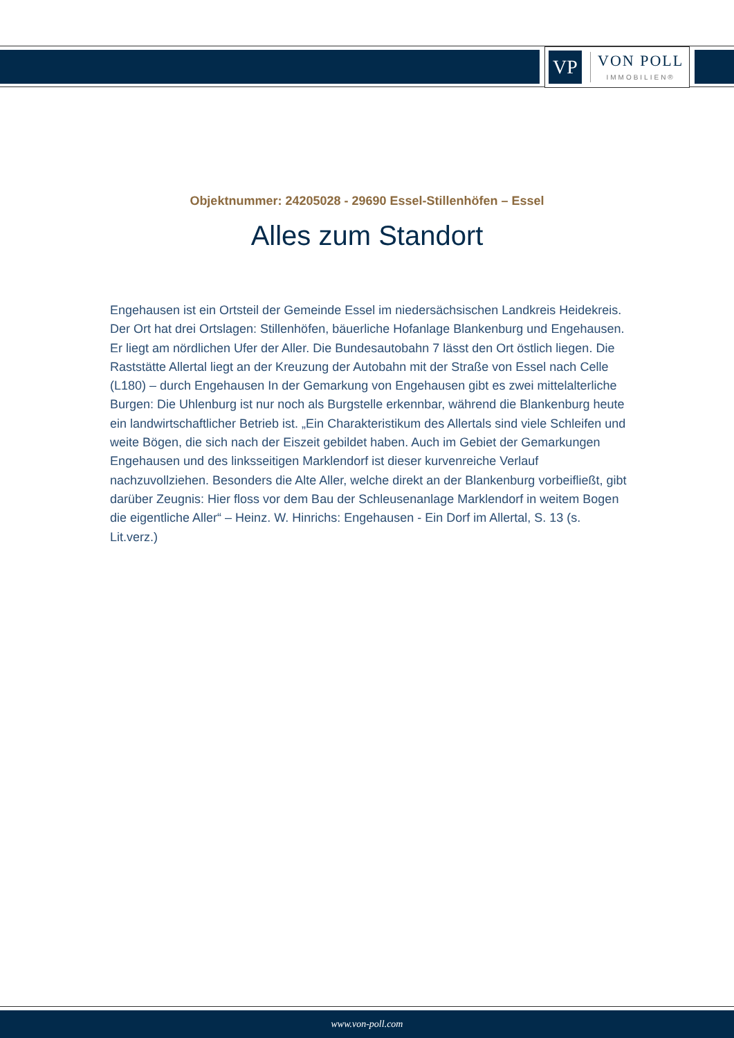VP
VON POLL
IMMOBILIEN®
Objektnummer: 24205028 - 29690 Essel-Stillenhöfen – Essel
Alles zum Standort
Engehausen ist ein Ortsteil der Gemeinde Essel im niedersächsischen Landkreis Heidekreis. Der Ort hat drei Ortslagen: Stillenhöfen, bäuerliche Hofanlage Blankenburg und Engehausen. Er liegt am nördlichen Ufer der Aller. Die Bundesautobahn 7 lässt den Ort östlich liegen. Die Raststätte Allertal liegt an der Kreuzung der Autobahn mit der Straße von Essel nach Celle (L180) – durch Engehausen In der Gemarkung von Engehausen gibt es zwei mittelalterliche Burgen: Die Uhlenburg ist nur noch als Burgstelle erkennbar, während die Blankenburg heute ein landwirtschaftlicher Betrieb ist. „Ein Charakteristikum des Allertals sind viele Schleifen und weite Bögen, die sich nach der Eiszeit gebildet haben. Auch im Gebiet der Gemarkungen Engehausen und des linksseitigen Marklendorf ist dieser kurvenreiche Verlauf nachzuvollziehen. Besonders die Alte Aller, welche direkt an der Blankenburg vorbeifließt, gibt darüber Zeugnis: Hier floss vor dem Bau der Schleusenanlage Marklendorf in weitem Bogen die eigentliche Aller“ – Heinz. W. Hinrichs: Engehausen - Ein Dorf im Allertal, S. 13 (s. Lit.verz.)
www.von-poll.com